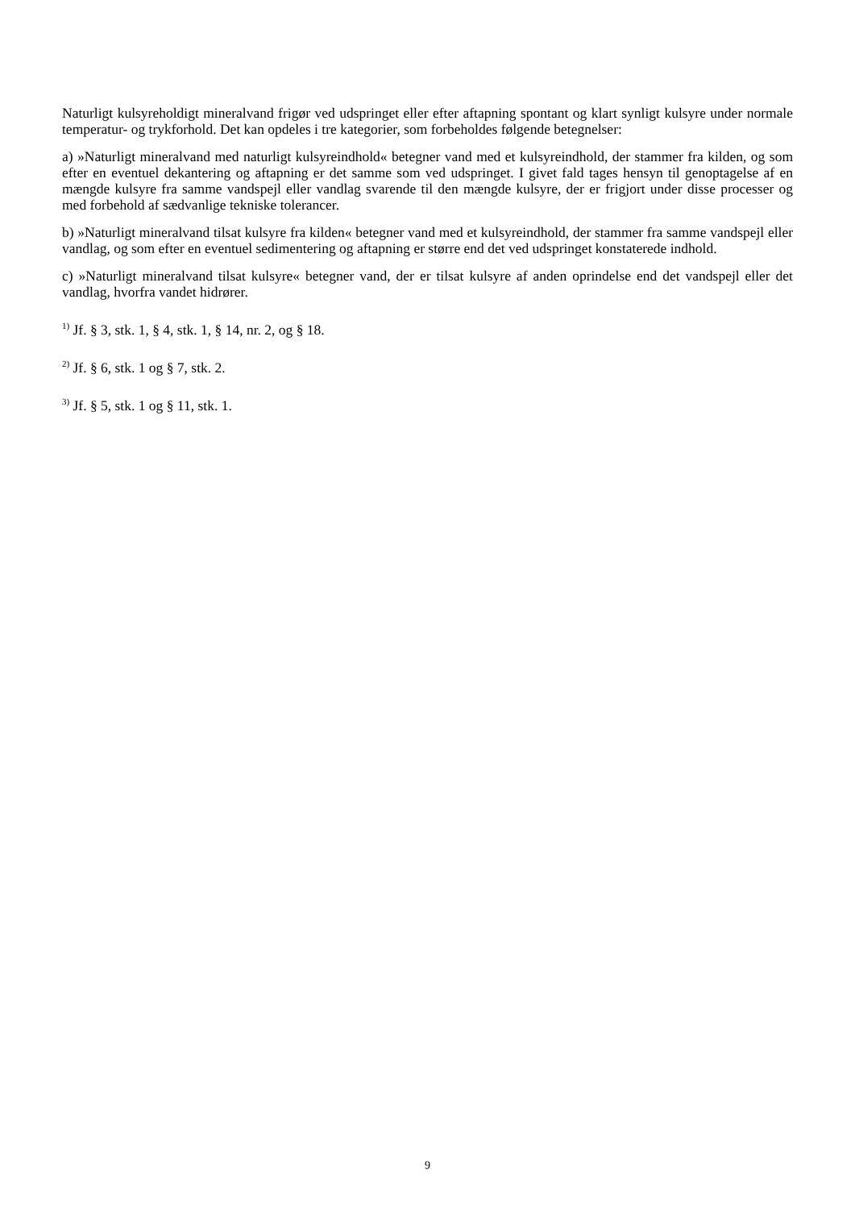Naturligt kulsyreholdigt mineralvand frigør ved udspringet eller efter aftapning spontant og klart synligt kulsyre under normale temperatur- og trykforhold. Det kan opdeles i tre kategorier, som forbeholdes føl­gende betegnelser:
a) »Naturligt mineralvand med naturligt kulsyreindhold« betegner vand med et kulsyreindhold, der stam­mer fra kilden, og som efter en eventuel dekantering og aftapning er det samme som ved udspringet. I givet fald tages hensyn til genoptagelse af en mængde kulsyre fra samme vandspejl eller vandlag svaren­de til den mængde kulsyre, der er frigjort under disse processer og med forbehold af sædvanlige tekniske tolerancer.
b) »Naturligt mineralvand tilsat kulsyre fra kilden« betegner vand med et kulsyreindhold, der stammer fra samme vandspejl eller vandlag, og som efter en eventuel sedimentering og aftapning er større end det ved udspringet konstaterede indhold.
c) »Naturligt mineralvand tilsat kulsyre« betegner vand, der er tilsat kulsyre af anden oprindelse end det vandspejl eller det vandlag, hvorfra vandet hidrører.
<sup>1)</sup> Jf. § 3, stk. 1, § 4, stk. 1, § 14, nr. 2, og § 18.
<sup>2)</sup> Jf. § 6, stk. 1 og § 7, stk. 2.
<sup>3)</sup> Jf. § 5, stk. 1 og § 11, stk. 1.
9